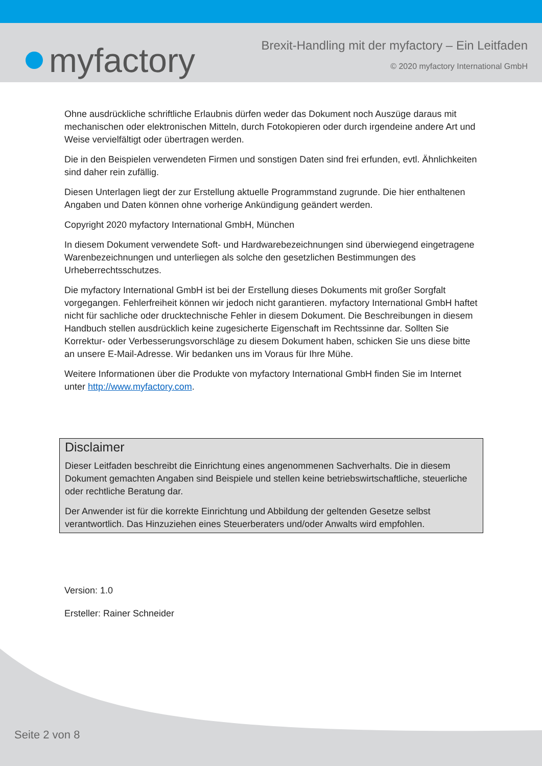myfactory
Brexit-Handling mit der myfactory – Ein Leitfaden
© 2020 myfactory International GmbH
Ohne ausdrückliche schriftliche Erlaubnis dürfen weder das Dokument noch Auszüge daraus mit mechanischen oder elektronischen Mitteln, durch Fotokopieren oder durch irgendeine andere Art und Weise vervielfältigt oder übertragen werden.
Die in den Beispielen verwendeten Firmen und sonstigen Daten sind frei erfunden, evtl. Ähnlichkeiten sind daher rein zufällig.
Diesen Unterlagen liegt der zur Erstellung aktuelle Programmstand zugrunde. Die hier enthaltenen Angaben und Daten können ohne vorherige Ankündigung geändert werden.
Copyright 2020 myfactory International GmbH, München
In diesem Dokument verwendete Soft- und Hardwarebezeichnungen sind überwiegend eingetragene Warenbezeichnungen und unterliegen als solche den gesetzlichen Bestimmungen des Urheberrechtsschutzes.
Die myfactory International GmbH ist bei der Erstellung dieses Dokuments mit großer Sorgfalt vorgegangen. Fehlerfreiheit können wir jedoch nicht garantieren. myfactory International GmbH haftet nicht für sachliche oder drucktechnische Fehler in diesem Dokument. Die Beschreibungen in diesem Handbuch stellen ausdrücklich keine zugesicherte Eigenschaft im Rechtssinne dar. Sollten Sie Korrektur- oder Verbesserungsvorschläge zu diesem Dokument haben, schicken Sie uns diese bitte an unsere E-Mail-Adresse. Wir bedanken uns im Voraus für Ihre Mühe.
Weitere Informationen über die Produkte von myfactory International GmbH finden Sie im Internet unter http://www.myfactory.com.
Disclaimer
Dieser Leitfaden beschreibt die Einrichtung eines angenommenen Sachverhalts. Die in diesem Dokument gemachten Angaben sind Beispiele und stellen keine betriebswirtschaftliche, steuerliche oder rechtliche Beratung dar.
Der Anwender ist für die korrekte Einrichtung und Abbildung der geltenden Gesetze selbst verantwortlich. Das Hinzuziehen eines Steuerberaters und/oder Anwalts wird empfohlen.
Version: 1.0
Ersteller: Rainer Schneider
Seite 2 von 8